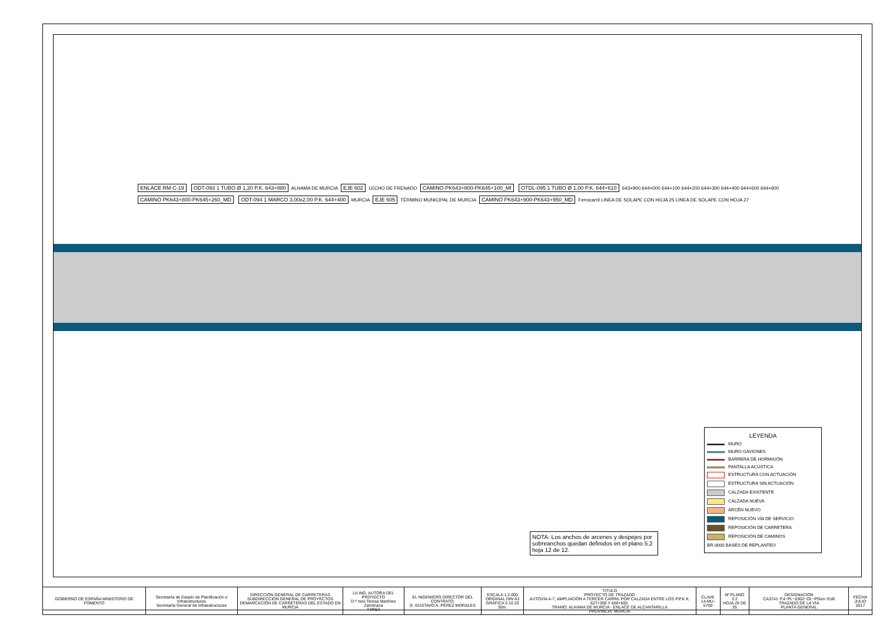ENLACE RM C-19 ODT-093 1 TUBO Ø 1,20 P.K. 643+880 ALHAMA DE MURCIA EJE 602 LECHO DE FRENADO CAMINO PK643+800-PK645+100_MI OTDL-095 1 TUBO Ø 1,00 P.K. 644+610 643+900 644+000 644+100 644+200 644+300 644+400 644+500 644+600 CAMINO PK643+800-PK645+260_MD ODT-094 1 MARCO 3,00x2,00 P.K. 644+400 MURCIA EJE 605 TÉRMINO MUNICIPAL DE MURCIA CAMINO PK643+900-PK643+950_MD Ferrocarril LINEA DE SOLAPE CON HOJA 25 LINEA DE SOLAPE CON HOJA 27
NOTA: Los anchos de arcenes y despejes por sobreanchos quedan definidos en el plano 5.2 hoja 12 de 12.
LEYENDA
MURO
MURO GAVIONES
BARRERA DE HORMIGÓN
PANTALLA ACÚSTICA
ESTRUCTURA CON ACTUACIÓN
ESTRUCTURA SIN ACTUACIÓN
CALZADA EXISTENTE
CALZADA NUEVA
ARCÉN NUEVO
REPOSICIÓN VÍA DE SERVICIO
REPOSICIÓN DE CARRETERA
REPOSICIÓN DE CAMINOS
BR-0000 BASES DE REPLANTEO
| GOBIERNO DE ESPAÑA MINISTERIO DE FOMENTO | Secretaría de Estado de Planificación e Infraestructuras Secretaría General de Infraestructuras | DIRECCIÓN GENERAL DE CARRETERAS SUBDIRECCIÓN GENERAL DE PROYECTOS DEMARCACIÓN DE CARRETERAS DEL ESTADO EN MURCIA | LA ING. AUTORA DEL PROYECTO D.ª Ines Teresa Martínez Zambrana TYPSA | EL INGENIERO DIRECTOR DEL CONTRATO: D. GUSTAVO A. PÉREZ MORALES | ESCALA 1:2.000 ORIGINAL DIN A3 GRÁFICA 0 10 20 30m. | TITULO PROYECTO DE TRAZADO AUTOVÍA A-7, AMPLIACIÓN A TERCER CARRIL POR CALZADA ENTRE LOS P.P.K.K. 627+300 Y 650+600. TRAMO: ALHAMA DE MURCIA - ENLACE DE ALCANTARILLA PROVINCIA: MURCIA | CLAVE 14-MU-5700 | Nº PLANO 3.2 HOJA 26 DE 35 | DESIGNACIÓN CA3741−F4−PL−0302−OL−PGen−Ed6 TRAZADO DE LA VÍA PLANTA GENERAL | FECHA JULIO 2017 |